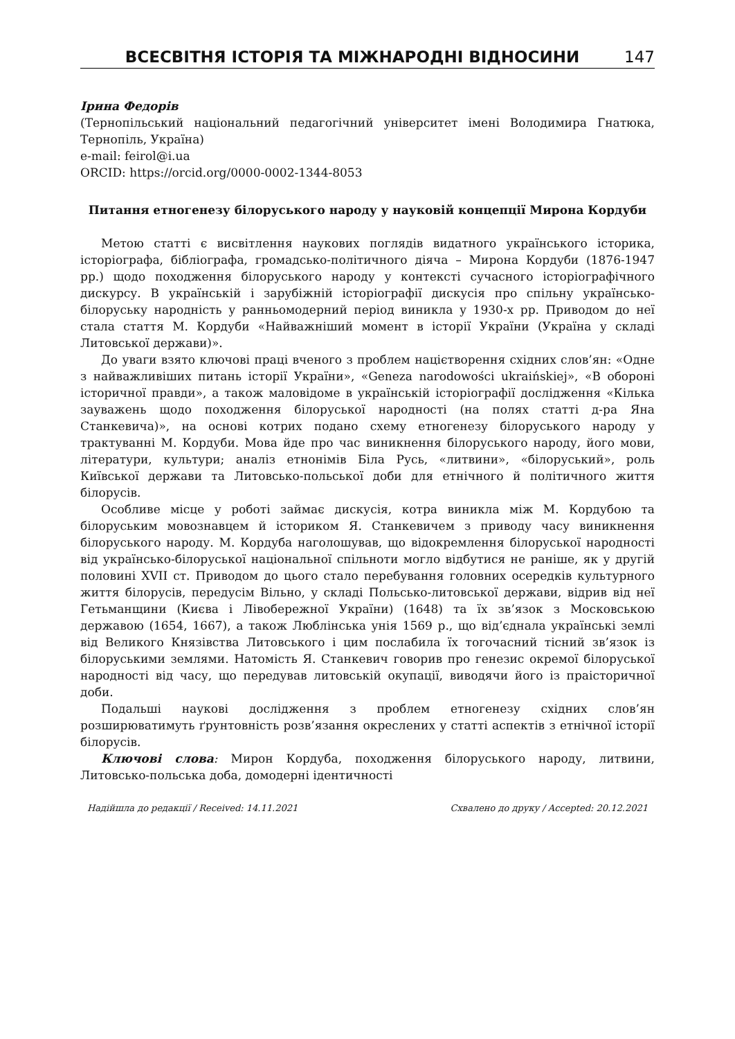ВСЕСВІТНЯ ІСТОРІЯ ТА МІЖНАРОДНІ ВІДНОСИНИ 147
Ірина Федорів
(Тернопільський національний педагогічний університет імені Володимира Гнатюка, Тернопіль, Україна)
e-mail: feirol@i.ua
ORCID: https://orcid.org/0000-0002-1344-8053
Питання етногенезу білоруського народу у науковій концепції Мирона Кордуби
Метою статті є висвітлення наукових поглядів видатного українського історика, історіографа, бібліографа, громадсько-політичного діяча – Мирона Кордуби (1876-1947 рр.) щодо походження білоруського народу у контексті сучасного історіографічного дискурсу. В українській і зарубіжній історіографії дискусія про спільну українсько-білоруську народність у ранньомодерний період виникла у 1930-х рр. Приводом до неї стала стаття М. Кордуби «Найважніший момент в історії України (Україна у складі Литовської держави)».
До уваги взято ключові праці вченого з проблем націєтворення східних слов’ян: «Одне з найважливіших питань історії України», «Geneza narodowości ukraińskiej», «В обороні історичної правди», а також маловідоме в українській історіографії дослідження «Кілька зауважень щодо походження білоруської народності (на полях статті д-ра Яна Станкевича)», на основі котрих подано схему етногенезу білоруського народу у трактуванні М. Кордуби. Мова йде про час виникнення білоруського народу, його мови, літератури, культури; аналіз етнонімів Біла Русь, «литвини», «білоруський», роль Київської держави та Литовсько-польської доби для етнічного й політичного життя білорусів.
Особливе місце у роботі займає дискусія, котра виникла між М. Кордубою та білоруським мовознавцем й істориком Я. Станкевичем з приводу часу виникнення білоруського народу. М. Кордуба наголошував, що відокремлення білоруської народності від українсько-білоруської національної спільноти могло відбутися не раніше, як у другій половині XVII ст. Приводом до цього стало перебування головних осередків культурного життя білорусів, передусім Вільно, у складі Польсько-литовської держави, відрив від неї Гетьманщини (Києва і Лівобережної України) (1648) та їх зв’язок з Московською державою (1654, 1667), а також Люблінська унія 1569 р., що від’єднала українські землі від Великого Князівства Литовського і цим послабила їх тогочасний тісний зв’язок із білоруськими землями. Натомість Я. Станкевич говорив про генезис окремої білоруської народності від часу, що передував литовській окупації, виводячи його із праісторичної доби.
Подальші наукові дослідження з проблем етногенезу східних слов’ян розширюватимуть ґрунтовність розв’язання окреслених у статті аспектів з етнічної історії білорусів.
Ключові слова: Мирон Кордуба, походження білоруського народу, литвини, Литовсько-польська доба, домодерні ідентичності
Надійшла до редакції / Received: 14.11.2021 Схвалено до друку / Accepted: 20.12.2021